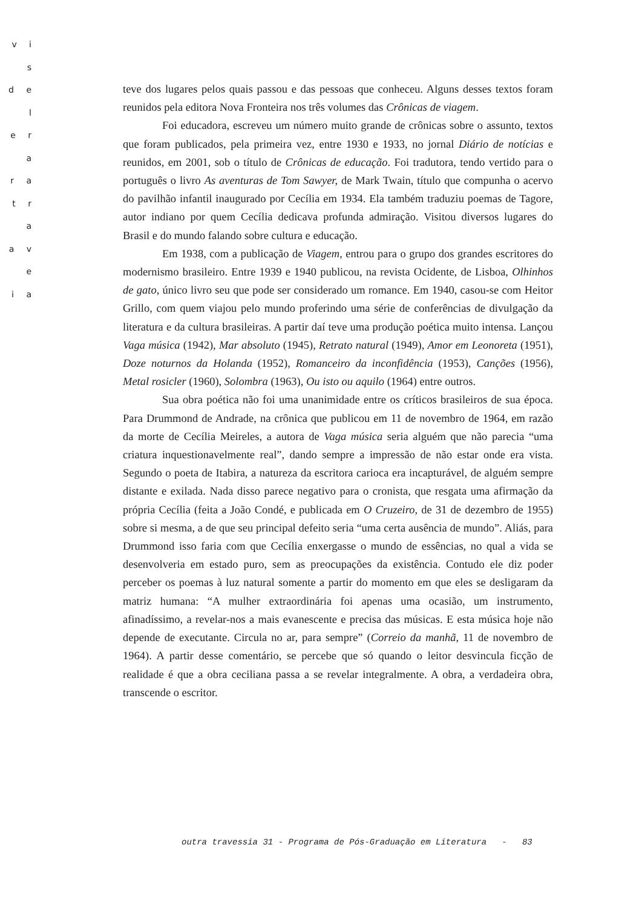v i s
d e l
e r a
r a
t r a
a v e
i a
teve dos lugares pelos quais passou e das pessoas que conheceu. Alguns desses textos foram reunidos pela editora Nova Fronteira nos três volumes das Crônicas de viagem.
Foi educadora, escreveu um número muito grande de crônicas sobre o assunto, textos que foram publicados, pela primeira vez, entre 1930 e 1933, no jornal Diário de notícias e reunidos, em 2001, sob o título de Crônicas de educação. Foi tradutora, tendo vertido para o português o livro As aventuras de Tom Sawyer, de Mark Twain, título que compunha o acervo do pavilhão infantil inaugurado por Cecília em 1934. Ela também traduziu poemas de Tagore, autor indiano por quem Cecília dedicava profunda admiração. Visitou diversos lugares do Brasil e do mundo falando sobre cultura e educação.
Em 1938, com a publicação de Viagem, entrou para o grupo dos grandes escritores do modernismo brasileiro. Entre 1939 e 1940 publicou, na revista Ocidente, de Lisboa, Olhinhos de gato, único livro seu que pode ser considerado um romance. Em 1940, casou-se com Heitor Grillo, com quem viajou pelo mundo proferindo uma série de conferências de divulgação da literatura e da cultura brasileiras. A partir daí teve uma produção poética muito intensa. Lançou Vaga música (1942), Mar absoluto (1945), Retrato natural (1949), Amor em Leonoreta (1951), Doze noturnos da Holanda (1952), Romanceiro da inconfidência (1953), Canções (1956), Metal rosicler (1960), Solombra (1963), Ou isto ou aquilo (1964) entre outros.
Sua obra poética não foi uma unanimidade entre os críticos brasileiros de sua época. Para Drummond de Andrade, na crônica que publicou em 11 de novembro de 1964, em razão da morte de Cecília Meireles, a autora de Vaga música seria alguém que não parecia “uma criatura inquestionavelmente real”, dando sempre a impressão de não estar onde era vista. Segundo o poeta de Itabira, a natureza da escritora carioca era incapturável, de alguém sempre distante e exilada. Nada disso parece negativo para o cronista, que resgata uma afirmação da própria Cecília (feita a João Condé, e publicada em O Cruzeiro, de 31 de dezembro de 1955) sobre si mesma, a de que seu principal defeito seria “uma certa ausência de mundo”. Aliás, para Drummond isso faria com que Cecília enxergasse o mundo de essências, no qual a vida se desenvolveria em estado puro, sem as preocupações da existência. Contudo ele diz poder perceber os poemas à luz natural somente a partir do momento em que eles se desligaram da matriz humana: “A mulher extraordinária foi apenas uma ocasião, um instrumento, afinadíssimo, a revelar-nos a mais evanescente e precisa das músicas. E esta música hoje não depende de executante. Circula no ar, para sempre” (Correio da manhã, 11 de novembro de 1964). A partir desse comentário, se percebe que só quando o leitor desvincula ficção de realidade é que a obra ceciliana passa a se revelar integralmente. A obra, a verdadeira obra, transcende o escritor.
outra travessia 31 - Programa de Pós-Graduação em Literatura - 83